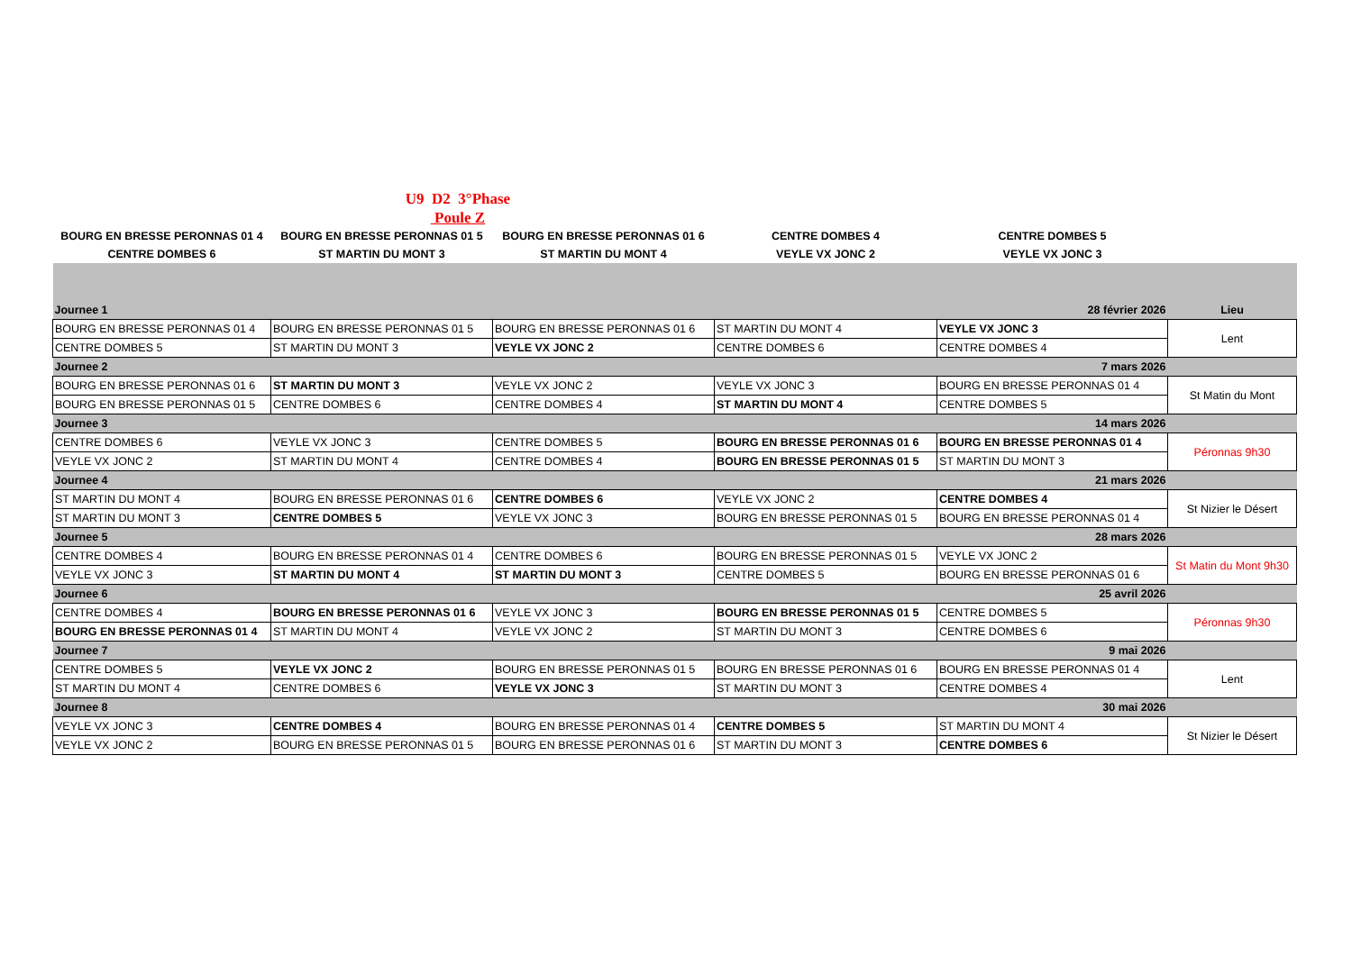U9 D2 3°Phase
Poule Z
| BOURG EN BRESSE PERONNAS 01 4 | BOURG EN BRESSE PERONNAS 01 5 | BOURG EN BRESSE PERONNAS 01 6 | CENTRE DOMBES 4 | CENTRE DOMBES 5 | |
| CENTRE DOMBES 6 | ST MARTIN DU MONT 3 | ST MARTIN DU MONT 4 | VEYLE VX JONC 2 | VEYLE VX JONC 3 | |
| Journee 1 | | | | 28 février 2026 | Lieu |
| BOURG EN BRESSE PERONNAS 01 4 | BOURG EN BRESSE PERONNAS 01 5 | BOURG EN BRESSE PERONNAS 01 6 | ST MARTIN DU MONT 4 | VEYLE VX JONC 3 | Lent |
| CENTRE DOMBES 5 | ST MARTIN DU MONT 3 | VEYLE VX JONC 2 | CENTRE DOMBES 6 | CENTRE DOMBES 4 | |
| Journee 2 | | | | 7 mars 2026 | |
| BOURG EN BRESSE PERONNAS 01 6 | ST MARTIN DU MONT 3 | VEYLE VX JONC 2 | VEYLE VX JONC 3 | BOURG EN BRESSE PERONNAS 01 4 | St Matin du Mont |
| BOURG EN BRESSE PERONNAS 01 5 | CENTRE DOMBES 6 | CENTRE DOMBES 4 | ST MARTIN DU MONT 4 | CENTRE DOMBES 5 | |
| Journee 3 | | | | 14 mars 2026 | |
| CENTRE DOMBES 6 | VEYLE VX JONC 3 | CENTRE DOMBES 5 | BOURG EN BRESSE PERONNAS 01 6 | BOURG EN BRESSE PERONNAS 01 4 | Péronnas 9h30 |
| VEYLE VX JONC 2 | ST MARTIN DU MONT 4 | CENTRE DOMBES 4 | BOURG EN BRESSE PERONNAS 01 5 | ST MARTIN DU MONT 3 | |
| Journee 4 | | | | 21 mars 2026 | |
| ST MARTIN DU MONT 4 | BOURG EN BRESSE PERONNAS 01 6 | CENTRE DOMBES 6 | VEYLE VX JONC 2 | CENTRE DOMBES 4 | St Nizier le Désert |
| ST MARTIN DU MONT 3 | CENTRE DOMBES 5 | VEYLE VX JONC 3 | BOURG EN BRESSE PERONNAS 01 5 | BOURG EN BRESSE PERONNAS 01 4 | |
| Journee 5 | | | | 28 mars 2026 | |
| CENTRE DOMBES 4 | BOURG EN BRESSE PERONNAS 01 4 | CENTRE DOMBES 6 | BOURG EN BRESSE PERONNAS 01 5 | VEYLE VX JONC 2 | St Matin du Mont 9h30 |
| VEYLE VX JONC 3 | ST MARTIN DU MONT 4 | ST MARTIN DU MONT 3 | CENTRE DOMBES 5 | BOURG EN BRESSE PERONNAS 01 6 | |
| Journee 6 | | | | 25 avril 2026 | |
| CENTRE DOMBES 4 | BOURG EN BRESSE PERONNAS 01 6 | VEYLE VX JONC 3 | BOURG EN BRESSE PERONNAS 01 5 | CENTRE DOMBES 5 | Péronnas 9h30 |
| BOURG EN BRESSE PERONNAS 01 4 | ST MARTIN DU MONT 4 | VEYLE VX JONC 2 | ST MARTIN DU MONT 3 | CENTRE DOMBES 6 | |
| Journee 7 | | | | 9 mai 2026 | |
| CENTRE DOMBES 5 | VEYLE VX JONC 2 | BOURG EN BRESSE PERONNAS 01 5 | BOURG EN BRESSE PERONNAS 01 6 | BOURG EN BRESSE PERONNAS 01 4 | Lent |
| ST MARTIN DU MONT 4 | CENTRE DOMBES 6 | VEYLE VX JONC 3 | ST MARTIN DU MONT 3 | CENTRE DOMBES 4 | |
| Journee 8 | | | | 30 mai 2026 | |
| VEYLE VX JONC 3 | CENTRE DOMBES 4 | BOURG EN BRESSE PERONNAS 01 4 | CENTRE DOMBES 5 | ST MARTIN DU MONT 4 | St Nizier le Désert |
| VEYLE VX JONC 2 | BOURG EN BRESSE PERONNAS 01 5 | BOURG EN BRESSE PERONNAS 01 6 | ST MARTIN DU MONT 3 | CENTRE DOMBES 6 | |